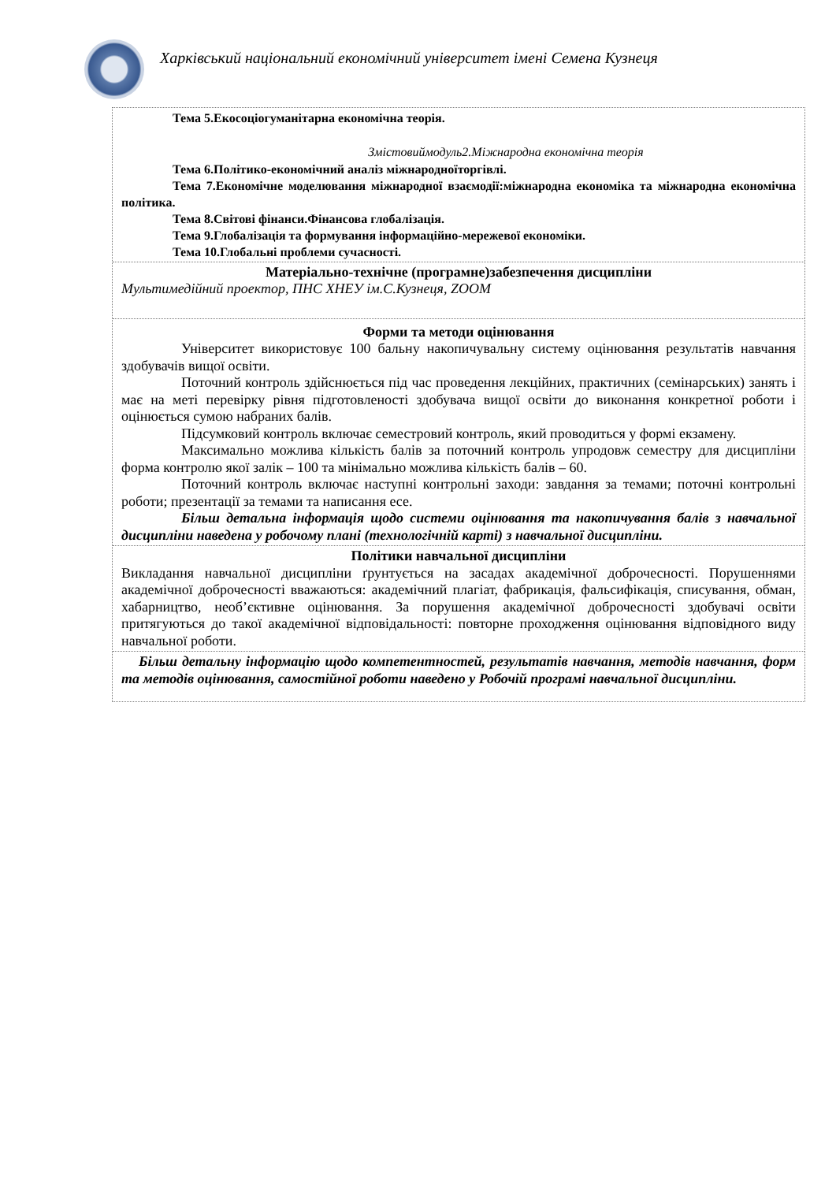Харківський національний економічний університет імені Семена Кузнеця
Тема 5.Екосоціогуманітарна економічна теорія.
Змістовиймодуль2.Міжнародна економічна теорія
Тема 6.Політико-економічний аналіз міжнародноїторгівлі.
Тема 7.Економічне моделювання міжнародної взаємодії:міжнародна економіка та міжнародна економічна політика.
Тема 8.Світові фінанси.Фінансова глобалізація.
Тема 9.Глобалізація та формування інформаційно-мережевої економіки.
Тема 10.Глобальні проблеми сучасності.
Матеріально-технічне (програмне)забезпечення дисципліни
Мультимедійний проектор, ПНС ХНЕУ ім.С.Кузнеця, ZOOM
Форми та методи оцінювання
Університет використовує 100 бальну накопичувальну систему оцінювання результатів навчання здобувачів вищої освіти.
Поточний контроль здійснюється під час проведення лекційних, практичних (семінарських) занять і має на меті перевірку рівня підготовленості здобувача вищої освіти до виконання конкретної роботи і оцінюється сумою набраних балів.
Підсумковий контроль включає семестровий контроль, який проводиться у формі екзамену.
Максимально можлива кількість балів за поточний контроль упродовж семестру для дисципліни форма контролю якої залік – 100 та мінімально можлива кількість балів – 60.
Поточний контроль включає наступні контрольні заходи: завдання за темами; поточні контрольні роботи; презентації за темами та написання есе.
Більш детальна інформація щодо системи оцінювання та накопичування балів з навчальної дисципліни наведена у робочому плані (технологічній карті) з навчальної дисципліни.
Політики навчальної дисципліни
Викладання навчальної дисципліни ґрунтується на засадах академічної доброчесності. Порушеннями академічної доброчесності вважаються: академічний плагіат, фабрикація, фальсифікація, списування, обман, хабарництво, необ’єктивне оцінювання. За порушення академічної доброчесності здобувачі освіти притягуються до такої академічної відповідальності: повторне проходження оцінювання відповідного виду навчальної роботи.
Більш детальну інформацію щодо компетентностей, результатів навчання, методів навчання, форм та методів оцінювання, самостійної роботи наведено у Робочій програмі навчальної дисципліни.